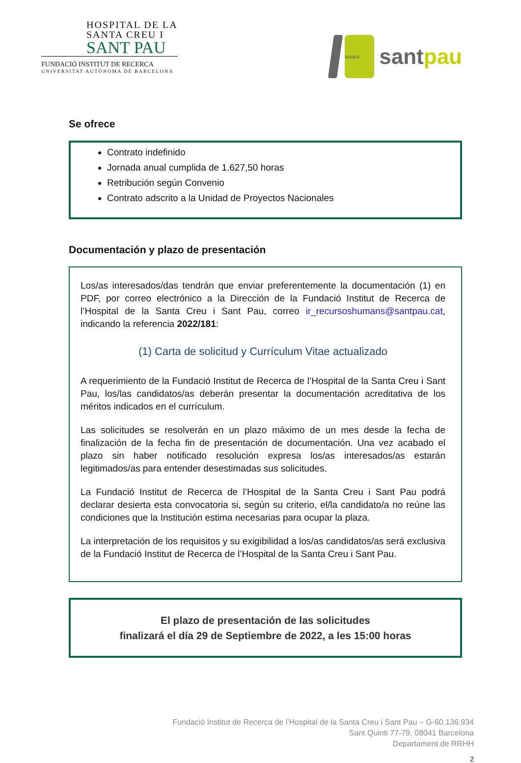HOSPITAL DE LA
SANTA CREU I
SANT PAU
FUNDACIÓ INSTITUT DE RECERCA
UNIVERSITAT AUTÒNOMA DE BARCELONA
Institut
santpau
Se ofrece
Contrato indefinido
Jornada anual cumplida de 1.627,50 horas
Retribución según Convenio
Contrato adscrito a la Unidad de Proyectos Nacionales
Documentación y plazo de presentación
Los/as interesados/das tendrán que enviar preferentemente la documentación (1) en PDF, por correo electrónico a la Dirección de la Fundació Institut de Recerca de l’Hospital de la Santa Creu i Sant Pau, correo ir_recursoshumans@santpau.cat, indicando la referencia 2022/181:
(1) Carta de solicitud y Currículum Vitae actualizado
A requerimiento de la Fundació Institut de Recerca de l’Hospital de la Santa Creu i Sant Pau, los/las candidatos/as deberán presentar la documentación acreditativa de los méritos indicados en el currículum.
Las solicitudes se resolverán en un plazo máximo de un mes desde la fecha de finalización de la fecha fin de presentación de documentación. Una vez acabado el plazo sin haber notificado resolución expresa los/as interesados/as estarán legitimados/as para entender desestimadas sus solicitudes.
La Fundació Institut de Recerca de l’Hospital de la Santa Creu i Sant Pau podrá declarar desierta esta convocatoria si, según su criterio, el/la candidato/a no reúne las condiciones que la Institución estima necesarias para ocupar la plaza.
La interpretación de los requisitos y su exigibilidad a los/as candidatos/as será exclusiva de la Fundació Institut de Recerca de l’Hospital de la Santa Creu i Sant Pau.
El plazo de presentación de las solicitudes
finalizará el día 29 de Septiembre de 2022, a les 15:00 horas
Fundació Institut de Recerca de l’Hospital de la Santa Creu i Sant Pau – G-60.136.934
Sant Quinti 77-79, 08041 Barcelona
Departament de RRHH
2